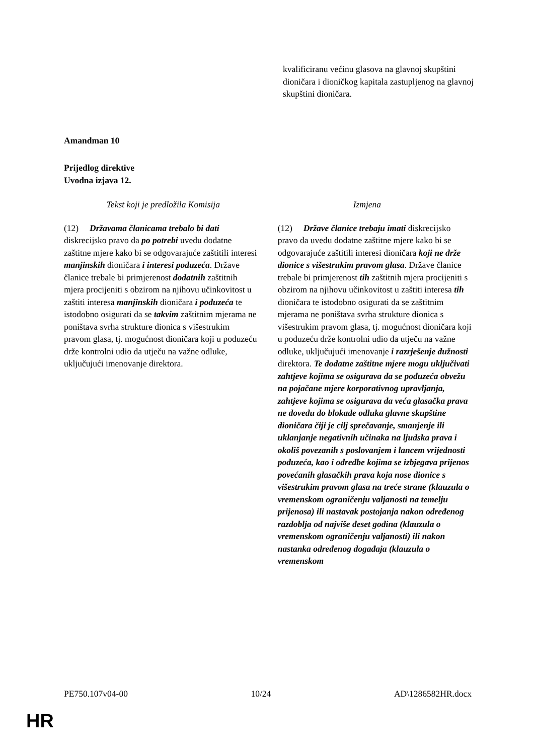kvalificiranu većinu glasova na glavnoj skupštini dioničara i dioničkog kapitala zastupljenog na glavnoj skupštini dioničara.
Amandman 10
Prijedlog direktive
Uvodna izjava 12.
| Tekst koji je predložila Komisija | Izmjena |
| --- | --- |
| (12) Državama članicama trebalo bi dati diskrecijsko pravo da po potrebi uvedu dodatne zaštitne mjere kako bi se odgovarajuće zaštitili interesi manjinskih dioničara i interesi poduzeća . Države članice trebale bi primjerenost dodatnih zaštitnih mjera procijeniti s obzirom na njihovu učinkovitost u zaštiti interesa manjinskih dioničara i poduzeća te istodobno osigurati da se takvim zaštitnim mjerama ne poništava svrha strukture dionica s višestrukim pravom glasa, tj. mogućnost dioničara koji u poduzeću drže kontrolni udio da utječu na važne odluke, uključujući imenovanje direktora. | (12) Države članice trebaju imati diskrecijsko pravo da uvedu dodatne zaštitne mjere kako bi se odgovarajuće zaštitili interesi dioničara koji ne drže dionice s višestrukim pravom glasa . Države članice trebale bi primjerenost tih zaštitnih mjera procijeniti s obzirom na njihovu učinkovitost u zaštiti interesa tih dioničara te istodobno osigurati da se zaštitnim mjerama ne poništava svrha strukture dionica s višestrukim pravom glasa, tj. mogućnost dioničara koji u poduzeću drže kontrolni udio da utječu na važne odluke, uključujući imenovanje i razrješenje dužnosti direktora. Te dodatne zaštitne mjere mogu uključivati zahtjeve kojima se osigurava da se poduzeća obvežu na pojačane mjere korporativnog upravljanja, zahtjeve kojima se osigurava da veća glasačka prava ne dovedu do blokade odluka glavne skupštine dioničara čiji je cilj sprečavanje, smanjenje ili uklanjanje negativnih učinaka na ljudska prava i okoliš povezanih s poslovanjem i lancem vrijednosti poduzeća, kao i odredbe kojima se izbjegava prijenos povećanih glasačkih prava koja nose dionice s višestrukim pravom glasa na treće strane (klauzula o vremenskom ograničenju valjanosti na temelju prijenosa) ili nastavak postojanja nakon određenog razdoblja od najviše deset godina (klauzula o vremenskom ograničenju valjanosti) ili nakon nastanka određenog događaja (klauzula o vremenskom |
PE750.107v04-00 10/24 AD\1286582HR.docx
HR